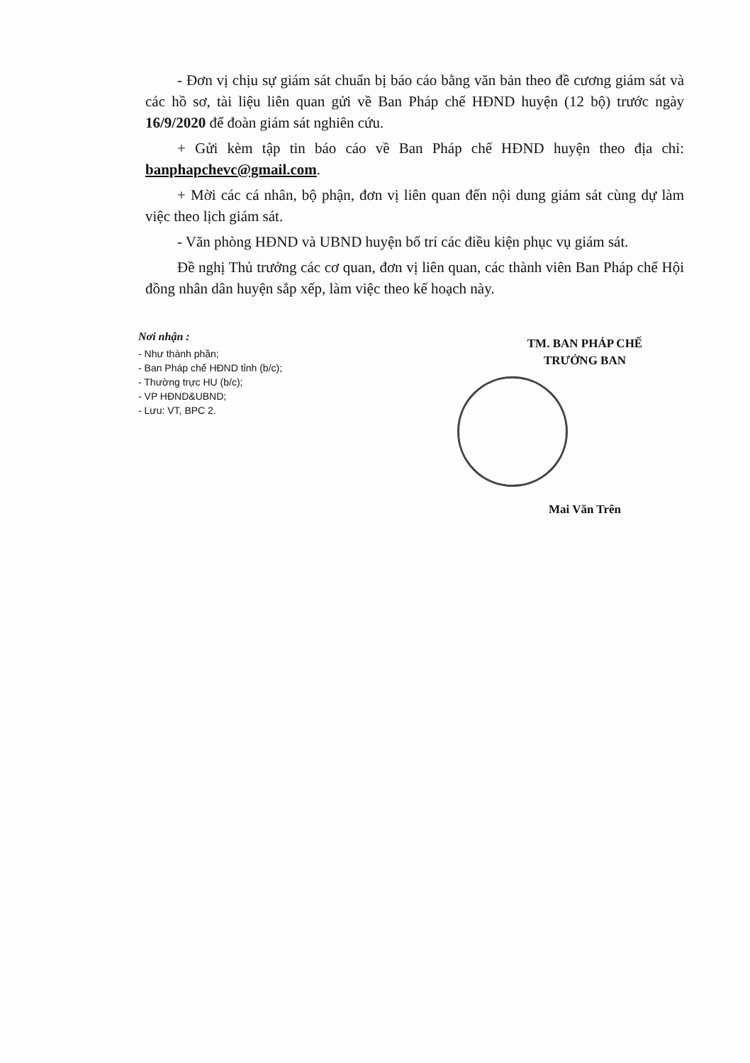- Đơn vị chịu sự giám sát chuẩn bị báo cáo bằng văn bản theo đề cương giám sát và các hồ sơ, tài liệu liên quan gửi về Ban Pháp chế HĐND huyện (12 bộ) trước ngày 16/9/2020 để đoàn giám sát nghiên cứu.
+ Gửi kèm tập tin báo cáo về Ban Pháp chế HĐND huyện theo địa chỉ: banphapchevc@gmail.com.
+ Mời các cá nhân, bộ phận, đơn vị liên quan đến nội dung giám sát cùng dự làm việc theo lịch giám sát.
- Văn phòng HĐND và UBND huyện bố trí các điều kiện phục vụ giám sát.
Đề nghị Thủ trưởng các cơ quan, đơn vị liên quan, các thành viên Ban Pháp chế Hội đồng nhân dân huyện sắp xếp, làm việc theo kế hoạch này.
Nơi nhận :
- Như thành phần;
- Ban Pháp chế HĐND tỉnh (b/c);
- Thường trực HU (b/c);
- VP HĐND&UBND;
- Lưu: VT, BPC 2.
TM. BAN PHÁP CHẾ
TRƯỞNG BAN
Mai Văn Trên